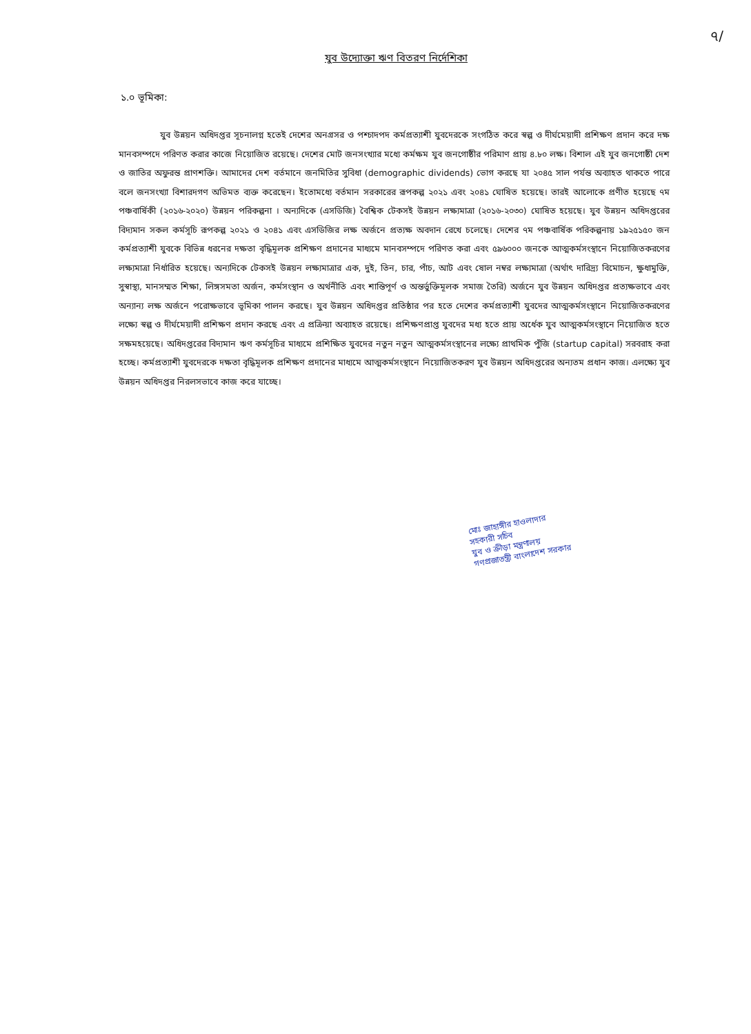৭/
যুব উদ্যোক্তা ঋণ বিতরণ নির্দেশিকা
১.০ ভূমিকা:
যুব উন্নয়ন অধিদপ্তর সূচনালগ্ন হতেই দেশের অনগ্রসর ও পশ্চাদপদ কর্মপ্রত্যাশী যুবদেরকে সংগঠিত করে স্বল্প ও দীর্ঘমেয়াদী প্রশিক্ষণ প্রদান করে দক্ষ মানবসম্পদে পরিণত করার কাজে নিয়োজিত রয়েছে। দেশের মোট জনসংখ্যার মধ্যে কর্মক্ষম যুব জনগোষ্ঠীর পরিমাণ প্রায় ৪.৮০ লক্ষ। বিশাল এই যুব জনগোষ্ঠী দেশ ও জাতির অফুরন্ত প্রাণশক্তি। আমাদের দেশ বর্তমানে জনমিতির সুবিধা (demographic dividends) ভোগ করছে যা ২০৪৫ সাল পর্যন্ত অব্যাহত থাকতে পারে বলে জনসংখ্যা বিশারদগণ অভিমত ব্যক্ত করেছেন। ইতোমধ্যে বর্তমান সরকারের রূপকল্প ২০২১ এবং ২০৪১ ঘোষিত হয়েছে। তারই আলোকে প্রণীত হয়েছে ৭ম পঞ্চবার্ষিকী (২০১৬-২০২০) উন্নয়ন পরিকল্পনা । অন্যদিকে (এসডিজি) বৈশ্বিক টেকসই উন্নয়ন লক্ষ্যমাত্রা (২০১৬-২০৩০) ঘোষিত হয়েছে। যুব উন্নয়ন অধিদপ্তরের বিদ্যমান সকল কর্মসূচি রূপকল্প ২০২১ ও ২০৪১ এবং এসডিজির লক্ষ অর্জনে প্রত্যক্ষ অবদান রেখে চলেছে। দেশের ৭ম পঞ্চবার্ষিক পরিকল্পনায় ১৯২৫১৫০ জন কর্মপ্রত্যাশী যুবকে বিভিন্ন ধরনের দক্ষতা বৃদ্ধিমূলক প্রশিক্ষণ প্রদানের মাধ্যমে মানবসম্পদে পরিণত করা এবং ৫৯৬০০০ জনকে আত্মকর্মসংস্থানে নিয়োজিতকরণের লক্ষ্যমাত্রা নির্ধারিত হয়েছে। অন্যদিকে টেকসই উন্নয়ন লক্ষ্যমাত্রার এক, দুই, তিন, চার, পাঁচ, আট এবং ষোল নম্বর লক্ষ্যমাত্রা (অর্থাৎ দারিদ্র্য বিমোচন, ক্ষুধামুক্তি, সুস্বাস্থ্য, মানসম্মত শিক্ষা, লিঙ্গসমতা অর্জন, কর্মসংস্থান ও অর্থনীতি এবং শান্তিপূর্ণ ও অন্তর্ভুক্তিমূলক সমাজ তৈরি) অর্জনে যুব উন্নয়ন অধিদপ্তর প্রত্যক্ষভাবে এবং অন্যান্য লক্ষ অর্জনে পরোক্ষভাবে ভূমিকা পালন করছে। যুব উন্নয়ন অধিদপ্তর প্রতিষ্ঠার পর হতে দেশের কর্মপ্রত্যাশী যুবদের আত্মকর্মসংস্থানে নিয়োজিতকরণের লক্ষ্যে স্বল্প ও দীর্ঘমেয়াদী প্রশিক্ষণ প্রদান করছে এবং এ প্রক্রিয়া অব্যাহত রয়েছে। প্রশিক্ষণপ্রাপ্ত যুবদের মধ্য হতে প্রায় অর্ধেক যুব আত্মকর্মসংস্থানে নিয়োজিত হতে সক্ষমহয়েছে। অধিদপ্তরের বিদ্যমান ঋণ কর্মসূচির মাধ্যমে প্রশিক্ষিত যুবদের নতুন নতুন আত্মকর্মসংস্থানের লক্ষ্যে প্রাথমিক পুঁজি (startup capital) সরবরাহ করা হচ্ছে। কর্মপ্রত্যাশী যুবদেরকে দক্ষতা বৃদ্ধিমূলক প্রশিক্ষণ প্রদানের মাধ্যমে আত্মকর্মসংস্থানে নিয়োজিতকরণ যুব উন্নয়ন অধিদপ্তরের অন্যতম প্রধান কাজ। এলক্ষ্যে যুব উন্নয়ন অধিদপ্তর নিরলসভাবে কাজ করে যাচ্ছে।
মোঃ জাহাঙ্গীর হাওলাদার
সহকারী সচিব
যুব ও ক্রীড়া মন্ত্রণালয়
গণপ্রজাতন্ত্রী বাংলাদেশ সরকার